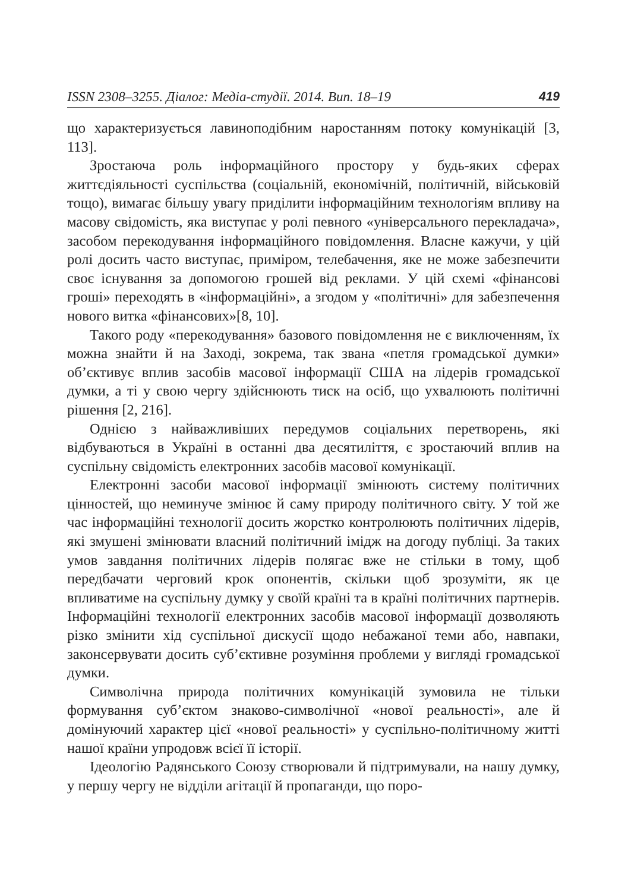ISSN 2308–3255. Діалог: Медіа-студії. 2014. Вип. 18–19 419
що характеризується лавиноподібним наростанням потоку комунікацій [3, 113].
Зростаюча роль інформаційного простору у будь-яких сферах життєдіяльності суспільства (соціальній, економічній, політичній, військовій тощо), вимагає більшу увагу приділити інформаційним технологіям впливу на масову свідомість, яка виступає у ролі певного «універсального перекладача», засобом перекодування інформаційного повідомлення. Власне кажучи, у цій ролі досить часто виступає, приміром, телебачення, яке не може забезпечити своє існування за допомогою грошей від реклами. У цій схемі «фінансові гроші» переходять в «інформаційні», а згодом у «політичні» для забезпечення нового витка «фінансових»[8, 10].
Такого роду «перекодування» базового повідомлення не є виключенням, їх можна знайти й на Заході, зокрема, так звана «петля громадської думки» об’єктивує вплив засобів масової інформації США на лідерів громадської думки, а ті у свою чергу здійснюють тиск на осіб, що ухвалюють політичні рішення [2, 216].
Однією з найважливіших передумов соціальних перетворень, які відбуваються в Україні в останні два десятиліття, є зростаючий вплив на суспільну свідомість електронних засобів масової комунікації.
Електронні засоби масової інформації змінюють систему політичних цінностей, що неминуче змінює й саму природу політичного світу. У той же час інформаційні технології досить жорстко контролюють політичних лідерів, які змушені змінювати власний політичний імідж на догоду публіці. За таких умов завдання політичних лідерів полягає вже не стільки в тому, щоб передбачати черговий крок опонентів, скільки щоб зрозуміти, як це впливатиме на суспільну думку у своїй країні та в країні політичних партнерів. Інформаційні технології електронних засобів масової інформації дозволяють різко змінити хід суспільної дискусії щодо небажаної теми або, навпаки, законсервувати досить суб’єктивне розуміння проблеми у вигляді громадської думки.
Символічна природа політичних комунікацій зумовила не тільки формування суб’єктом знаково-символічної «нової реальності», але й домінуючий характер цієї «нової реальності» у суспільно-політичному житті нашої країни упродовж всієї її історії.
Ідеологію Радянського Союзу створювали й підтримували, на нашу думку, у першу чергу не відділи агітації й пропаганди, що поро-